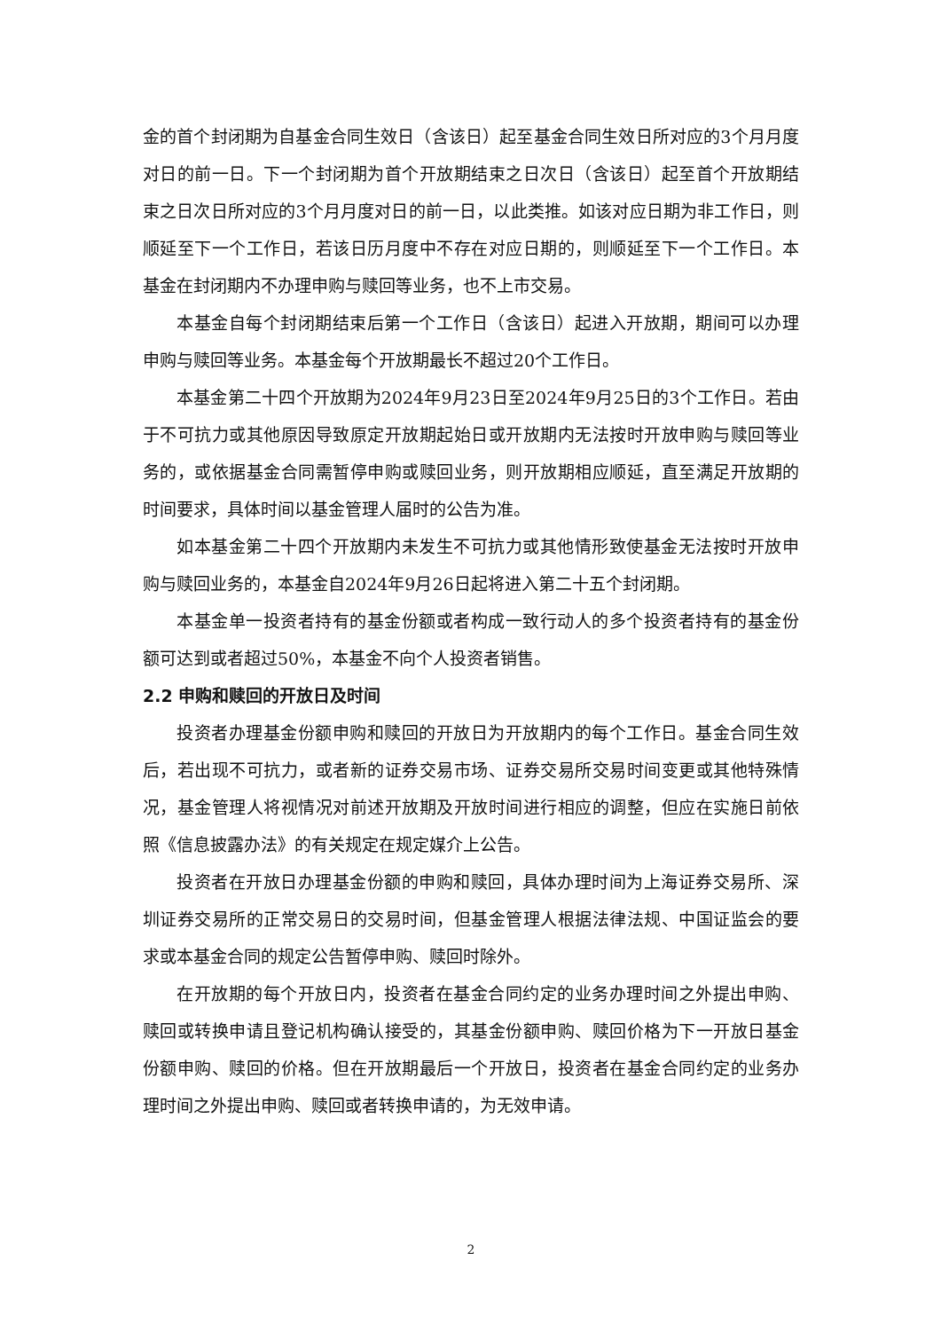金的首个封闭期为自基金合同生效日（含该日）起至基金合同生效日所对应的3个月月度对日的前一日。下一个封闭期为首个开放期结束之日次日（含该日）起至首个开放期结束之日次日所对应的3个月月度对日的前一日，以此类推。如该对应日期为非工作日，则顺延至下一个工作日，若该日历月度中不存在对应日期的，则顺延至下一个工作日。本基金在封闭期内不办理申购与赎回等业务，也不上市交易。
本基金自每个封闭期结束后第一个工作日（含该日）起进入开放期，期间可以办理申购与赎回等业务。本基金每个开放期最长不超过20个工作日。
本基金第二十四个开放期为2024年9月23日至2024年9月25日的3个工作日。若由于不可抗力或其他原因导致原定开放期起始日或开放期内无法按时开放申购与赎回等业务的，或依据基金合同需暂停申购或赎回业务，则开放期相应顺延，直至满足开放期的时间要求，具体时间以基金管理人届时的公告为准。
如本基金第二十四个开放期内未发生不可抗力或其他情形致使基金无法按时开放申购与赎回业务的，本基金自2024年9月26日起将进入第二十五个封闭期。
本基金单一投资者持有的基金份额或者构成一致行动人的多个投资者持有的基金份额可达到或者超过50%，本基金不向个人投资者销售。
2.2 申购和赎回的开放日及时间
投资者办理基金份额申购和赎回的开放日为开放期内的每个工作日。基金合同生效后，若出现不可抗力，或者新的证券交易市场、证券交易所交易时间变更或其他特殊情况，基金管理人将视情况对前述开放期及开放时间进行相应的调整，但应在实施日前依照《信息披露办法》的有关规定在规定媒介上公告。
投资者在开放日办理基金份额的申购和赎回，具体办理时间为上海证券交易所、深圳证券交易所的正常交易日的交易时间，但基金管理人根据法律法规、中国证监会的要求或本基金合同的规定公告暂停申购、赎回时除外。
在开放期的每个开放日内，投资者在基金合同约定的业务办理时间之外提出申购、赎回或转换申请且登记机构确认接受的，其基金份额申购、赎回价格为下一开放日基金份额申购、赎回的价格。但在开放期最后一个开放日，投资者在基金合同约定的业务办理时间之外提出申购、赎回或者转换申请的，为无效申请。
2